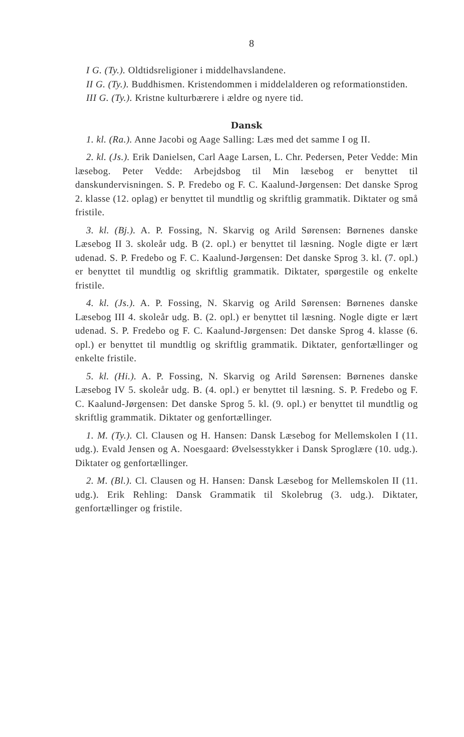8
I G. (Ty.). Oldtidsreligioner i middelhavslandene.
II G. (Ty.). Buddhismen. Kristendommen i middelalderen og reformationstiden.
III G. (Ty.). Kristne kulturbærere i ældre og nyere tid.
Dansk
1. kl. (Ra.). Anne Jacobi og Aage Salling: Læs med det samme I og II.
2. kl. (Js.). Erik Danielsen, Carl Aage Larsen, L. Chr. Pedersen, Peter Vedde: Min læsebog. Peter Vedde: Arbejdsbog til Min læsebog er benyttet til danskundervisningen. S. P. Fredebo og F. C. Kaalund-Jørgensen: Det danske Sprog 2. klasse (12. oplag) er benyttet til mundtlig og skriftlig grammatik. Diktater og små fristile.
3. kl. (Bj.). A. P. Fossing, N. Skarvig og Arild Sørensen: Børnenes danske Læsebog II 3. skoleår udg. B (2. opl.) er benyttet til læsning. Nogle digte er lært udenad. S. P. Fredebo og F. C. Kaalund-Jørgensen: Det danske Sprog 3. kl. (7. opl.) er benyttet til mundtlig og skriftlig grammatik. Diktater, spørgestile og enkelte fristile.
4. kl. (Js.). A. P. Fossing, N. Skarvig og Arild Sørensen: Børnenes danske Læsebog III 4. skoleår udg. B. (2. opl.) er benyttet til læsning. Nogle digte er lært udenad. S. P. Fredebo og F. C. Kaalund-Jørgensen: Det danske Sprog 4. klasse (6. opl.) er benyttet til mundtlig og skriftlig grammatik. Diktater, genfortællinger og enkelte fristile.
5. kl. (Hi.). A. P. Fossing, N. Skarvig og Arild Sørensen: Børnenes danske Læsebog IV 5. skoleår udg. B. (4. opl.) er benyttet til læsning. S. P. Fredebo og F. C. Kaalund-Jørgensen: Det danske Sprog 5. kl. (9. opl.) er benyttet til mundtlig og skriftlig grammatik. Diktater og genfortællinger.
1. M. (Ty.). Cl. Clausen og H. Hansen: Dansk Læsebog for Mellemskolen I (11. udg.). Evald Jensen og A. Noesgaard: Øvelsesstykker i Dansk Sproglære (10. udg.). Diktater og genfortællinger.
2. M. (Bl.). Cl. Clausen og H. Hansen: Dansk Læsebog for Mellemskolen II (11. udg.). Erik Rehling: Dansk Grammatik til Skolebrug (3. udg.). Diktater, genfortællinger og fristile.